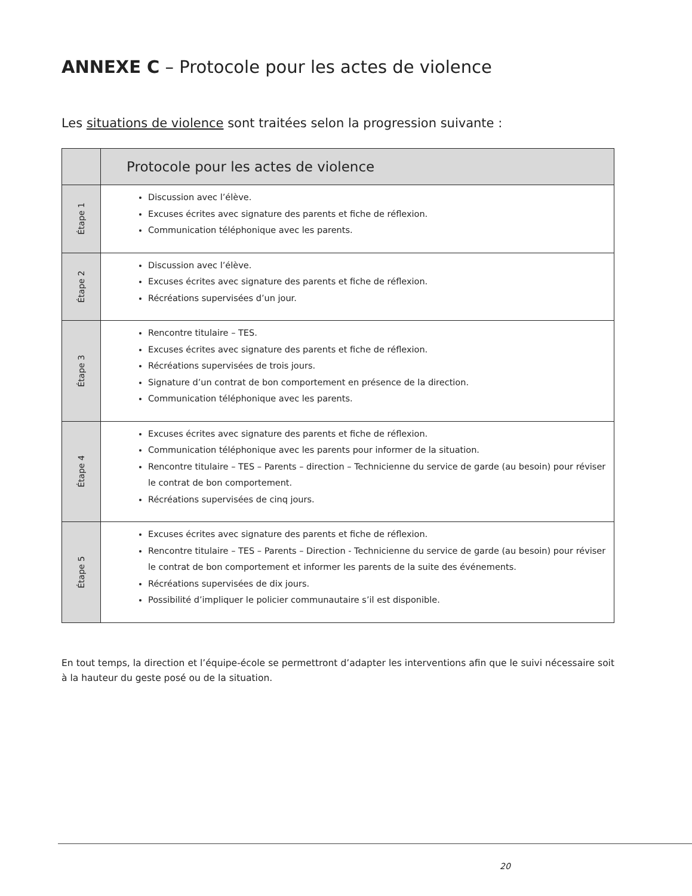ANNEXE C – Protocole pour les actes de violence
Les situations de violence sont traitées selon la progression suivante :
| | Protocole pour les actes de violence |
| --- | --- |
| Étape 1 | Discussion avec l’élève. Excuses écrites avec signature des parents et fiche de réflexion. Communication téléphonique avec les parents. |
| Étape 2 | Discussion avec l’élève. Excuses écrites avec signature des parents et fiche de réflexion. Récréations supervisées d’un jour. |
| Étape 3 | Rencontre titulaire – TES. Excuses écrites avec signature des parents et fiche de réflexion. Récréations supervisées de trois jours. Signature d’un contrat de bon comportement en présence de la direction. Communication téléphonique avec les parents. |
| Étape 4 | Excuses écrites avec signature des parents et fiche de réflexion. Communication téléphonique avec les parents pour informer de la situation. Rencontre titulaire – TES – Parents – direction – Technicienne du service de garde (au besoin) pour réviser le contrat de bon comportement. Récréations supervisées de cinq jours. |
| Étape 5 | Excuses écrites avec signature des parents et fiche de réflexion. Rencontre titulaire – TES – Parents – Direction - Technicienne du service de garde (au besoin) pour réviser le contrat de bon comportement et informer les parents de la suite des événements. Récréations supervisées de dix jours. Possibilité d’impliquer le policier communautaire s’il est disponible. |
En tout temps, la direction et l’équipe-école se permettront d’adapter les interventions afin que le suivi nécessaire soit à la hauteur du geste posé ou de la situation.
20